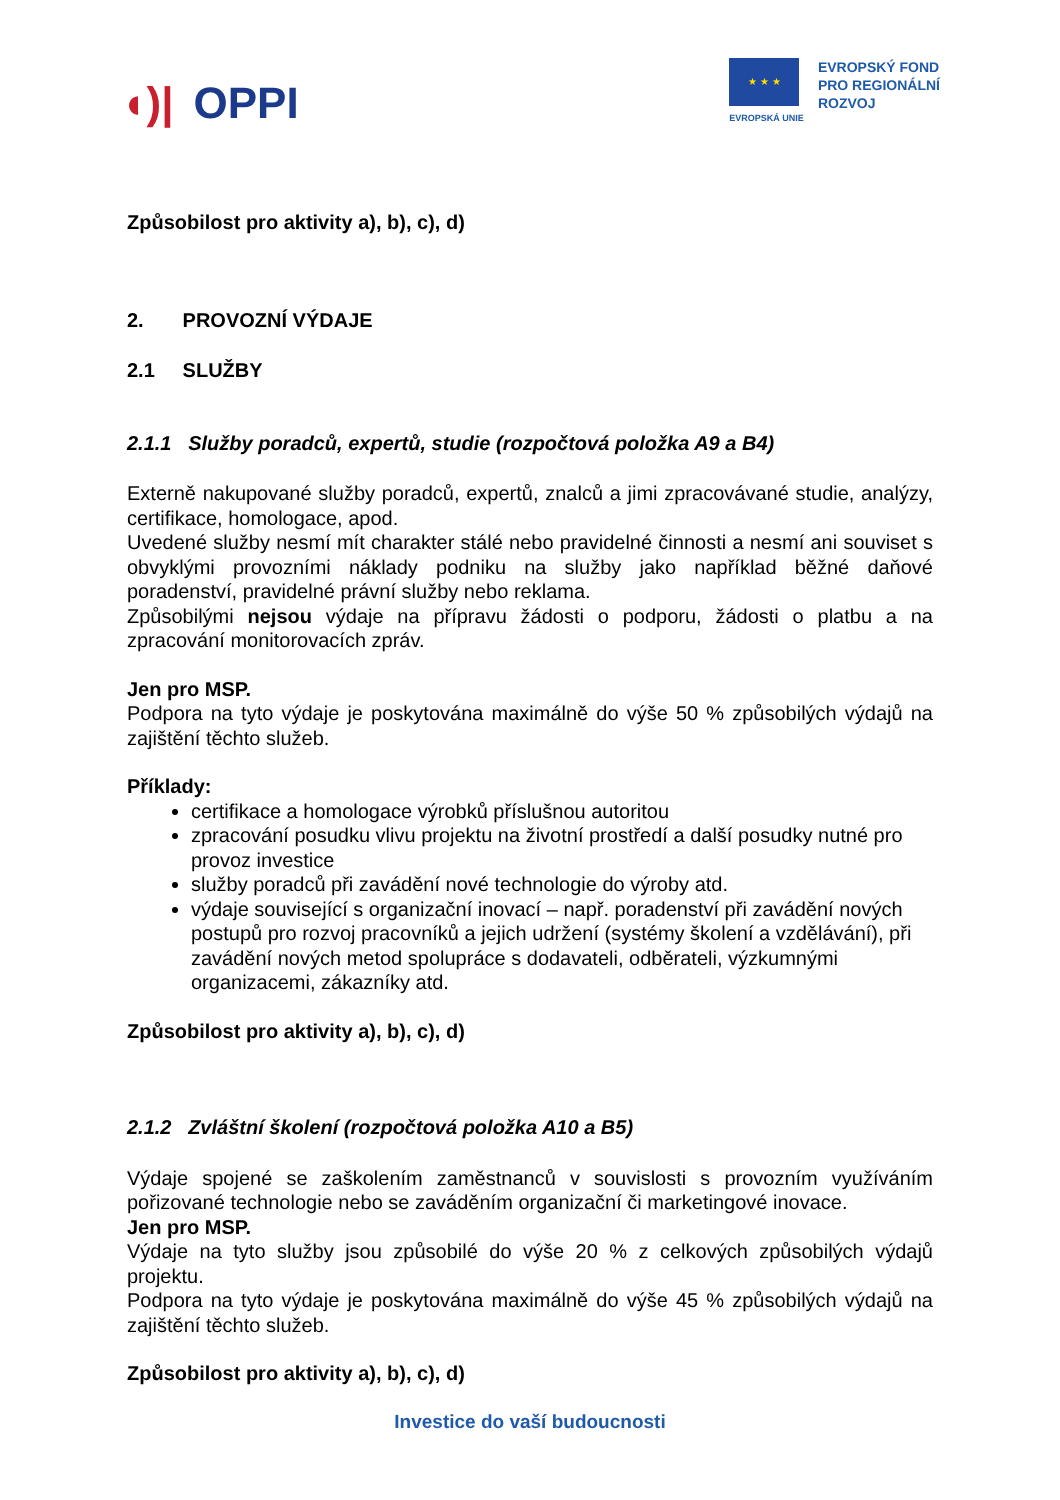◖)| OPPI
★ ★ ★
EVROPSKÁ UNIE
EVROPSKÝ FOND
PRO REGIONÁLNÍ
ROZVOJ
Způsobilost pro aktivity a), b), c), d)
2. PROVOZNÍ VÝDAJE
2.1 SLUŽBY
2.1.1 Služby poradců, expertů, studie (rozpočtová položka A9 a B4)
Externě nakupované služby poradců, expertů, znalců a jimi zpracovávané studie, analýzy, certifikace, homologace, apod.
Uvedené služby nesmí mít charakter stálé nebo pravidelné činnosti a nesmí ani souviset s obvyklými provozními náklady podniku na služby jako například běžné daňové poradenství, pravidelné právní služby nebo reklama.
Způsobilými nejsou výdaje na přípravu žádosti o podporu, žádosti o platbu a na zpracování monitorovacích zpráv.
Jen pro MSP.
Podpora na tyto výdaje je poskytována maximálně do výše 50 % způsobilých výdajů na zajištění těchto služeb.
Příklady:
certifikace a homologace výrobků příslušnou autoritou
zpracování posudku vlivu projektu na životní prostředí a další posudky nutné pro provoz investice
služby poradců při zavádění nové technologie do výroby atd.
výdaje související s organizační inovací – např. poradenství při zavádění nových postupů pro rozvoj pracovníků a jejich udržení (systémy školení a vzdělávání), při zavádění nových metod spolupráce s dodavateli, odběrateli, výzkumnými organizacemi, zákazníky atd.
Způsobilost pro aktivity a), b), c), d)
2.1.2 Zvláštní školení (rozpočtová položka A10 a B5)
Výdaje spojené se zaškolením zaměstnanců v souvislosti s provozním využíváním pořizované technologie nebo se zaváděním organizační či marketingové inovace.
Jen pro MSP.
Výdaje na tyto služby jsou způsobilé do výše 20 % z celkových způsobilých výdajů projektu.
Podpora na tyto výdaje je poskytována maximálně do výše 45 % způsobilých výdajů na zajištění těchto služeb.
Způsobilost pro aktivity a), b), c), d)
Investice do vaší budoucnosti